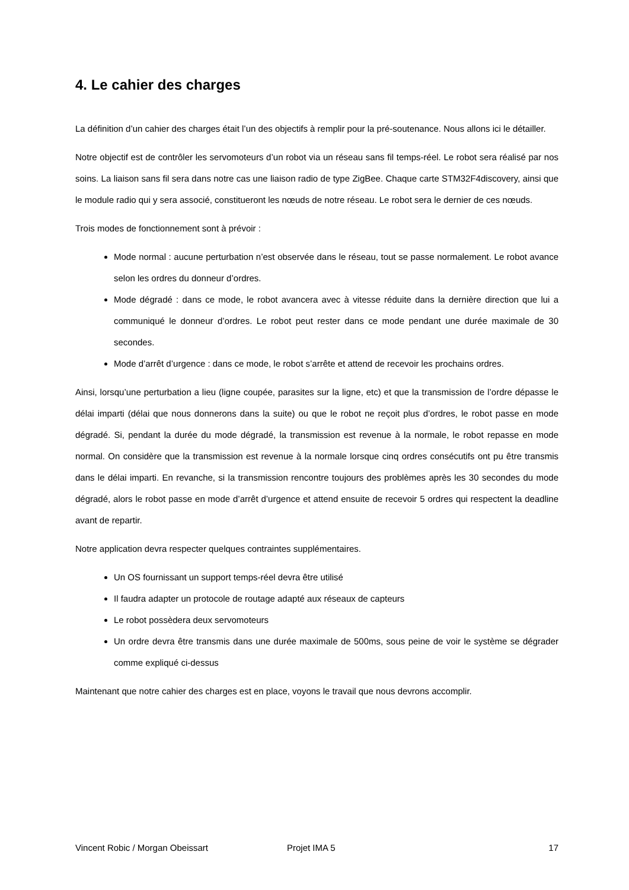4. Le cahier des charges
La définition d’un cahier des charges était l’un des objectifs à remplir pour la pré-soutenance. Nous allons ici le détailler.
Notre objectif est de contrôler les servomoteurs d’un robot via un réseau sans fil temps-réel. Le robot sera réalisé par nos soins. La liaison sans fil sera dans notre cas une liaison radio de type ZigBee. Chaque carte STM32F4discovery, ainsi que le module radio qui y sera associé, constitueront les nœuds de notre réseau. Le robot sera le dernier de ces nœuds.
Trois modes de fonctionnement sont à prévoir :
Mode normal : aucune perturbation n’est observée dans le réseau, tout se passe normalement. Le robot avance selon les ordres du donneur d’ordres.
Mode dégradé : dans ce mode, le robot avancera avec à vitesse réduite dans la dernière direction que lui a communiqué le donneur d’ordres. Le robot peut rester dans ce mode pendant une durée maximale de 30 secondes.
Mode d’arrêt d’urgence : dans ce mode, le robot s’arrête et attend de recevoir les prochains ordres.
Ainsi, lorsqu’une perturbation a lieu (ligne coupée, parasites sur la ligne, etc) et que la transmission de l’ordre dépasse le délai imparti (délai que nous donnerons dans la suite) ou que le robot ne reçoit plus d’ordres, le robot passe en mode dégradé. Si, pendant la durée du mode dégradé, la transmission est revenue à la normale, le robot repasse en mode normal. On considère que la transmission est revenue à la normale lorsque cinq ordres consécutifs ont pu être transmis dans le délai imparti. En revanche, si la transmission rencontre toujours des problèmes après les 30 secondes du mode dégradé, alors le robot passe en mode d’arrêt d’urgence et attend ensuite de recevoir 5 ordres qui respectent la deadline avant de repartir.
Notre application devra respecter quelques contraintes supplémentaires.
Un OS fournissant un support temps-réel devra être utilisé
Il faudra adapter un protocole de routage adapté aux réseaux de capteurs
Le robot possèdera deux servomoteurs
Un ordre devra être transmis dans une durée maximale de 500ms, sous peine de voir le système se dégrader comme expliqué ci-dessus
Maintenant que notre cahier des charges est en place, voyons le travail que nous devrons accomplir.
Vincent Robic / Morgan Obeissart Projet IMA 5 17